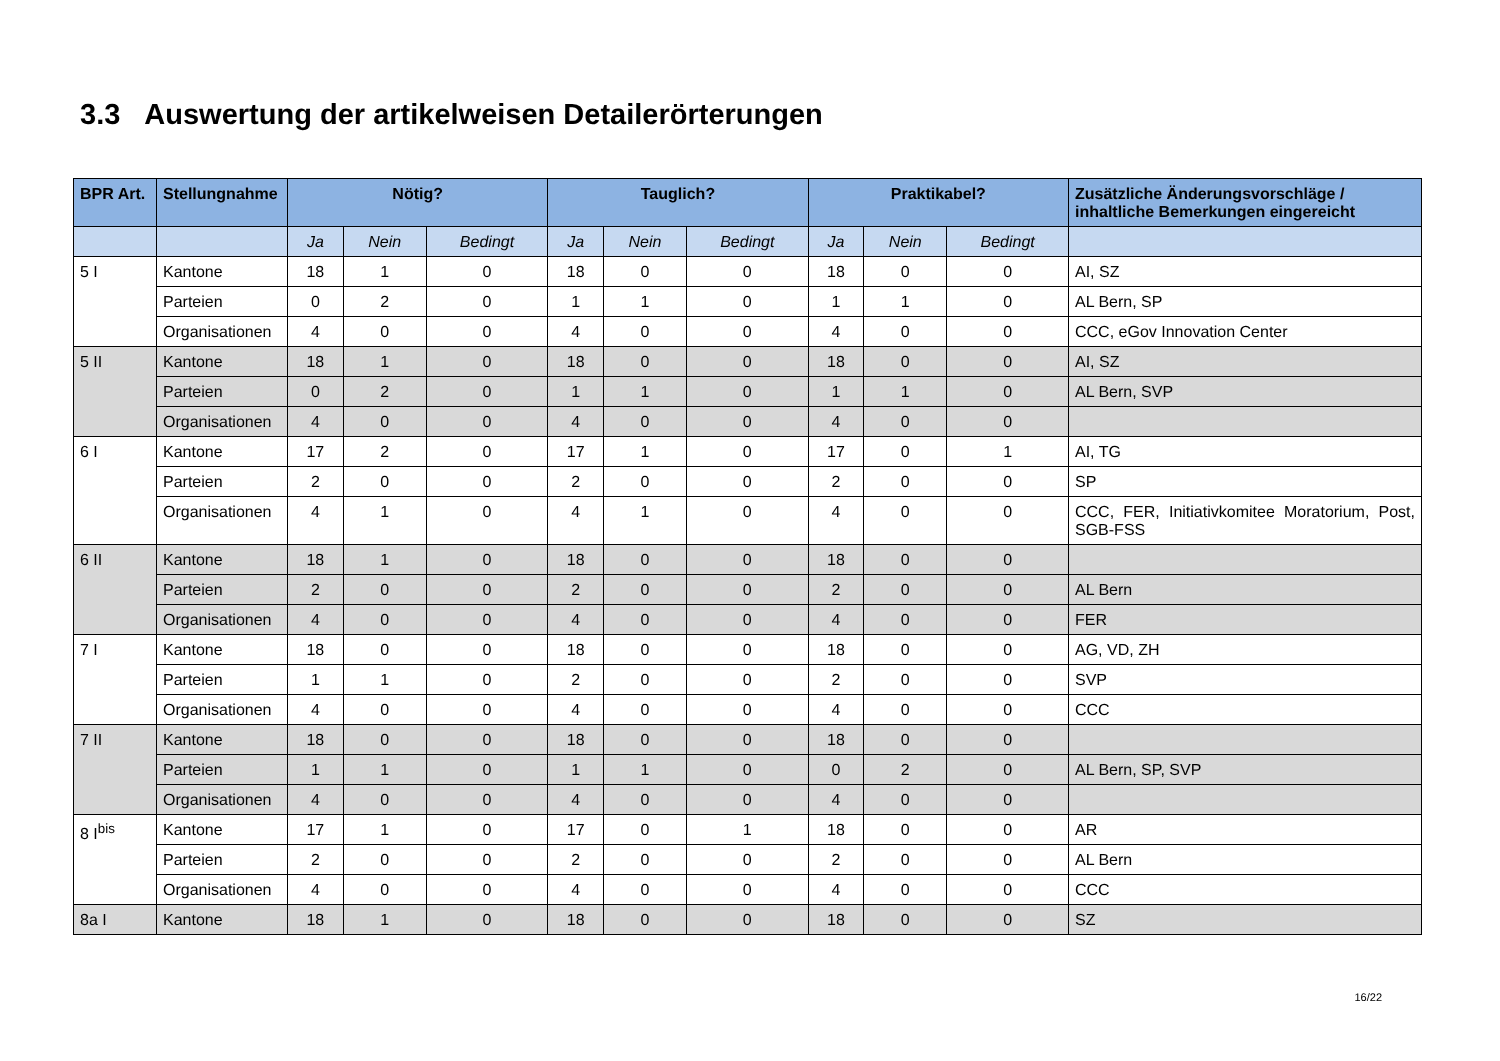3.3 Auswertung der artikelweisen Detailerörterungen
| BPR Art. | Stellungnahme | Nötig? | | | Tauglich? | | | Praktikabel? | | | Zusätzliche Änderungsvorschläge / inhaltliche Bemerkungen eingereicht |
| --- | --- | --- | --- | --- | --- | --- | --- | --- | --- | --- | --- |
| | | Ja | Nein | Bedingt | Ja | Nein | Bedingt | Ja | Nein | Bedingt | |
| 5 I | Kantone | 18 | 1 | 0 | 18 | 0 | 0 | 18 | 0 | 0 | AI, SZ |
| | Parteien | 0 | 2 | 0 | 1 | 1 | 0 | 1 | 1 | 0 | AL Bern, SP |
| | Organisationen | 4 | 0 | 0 | 4 | 0 | 0 | 4 | 0 | 0 | CCC, eGov Innovation Center |
| 5 II | Kantone | 18 | 1 | 0 | 18 | 0 | 0 | 18 | 0 | 0 | AI, SZ |
| | Parteien | 0 | 2 | 0 | 1 | 1 | 0 | 1 | 1 | 0 | AL Bern, SVP |
| | Organisationen | 4 | 0 | 0 | 4 | 0 | 0 | 4 | 0 | 0 | |
| 6 I | Kantone | 17 | 2 | 0 | 17 | 1 | 0 | 17 | 0 | 1 | AI, TG |
| | Parteien | 2 | 0 | 0 | 2 | 0 | 0 | 2 | 0 | 0 | SP |
| | Organisationen | 4 | 1 | 0 | 4 | 1 | 0 | 4 | 0 | 0 | CCC, FER, Initiativkomitee Moratorium, Post, SGB-FSS |
| 6 II | Kantone | 18 | 1 | 0 | 18 | 0 | 0 | 18 | 0 | 0 | |
| | Parteien | 2 | 0 | 0 | 2 | 0 | 0 | 2 | 0 | 0 | AL Bern |
| | Organisationen | 4 | 0 | 0 | 4 | 0 | 0 | 4 | 0 | 0 | FER |
| 7 I | Kantone | 18 | 0 | 0 | 18 | 0 | 0 | 18 | 0 | 0 | AG, VD, ZH |
| | Parteien | 1 | 1 | 0 | 2 | 0 | 0 | 2 | 0 | 0 | SVP |
| | Organisationen | 4 | 0 | 0 | 4 | 0 | 0 | 4 | 0 | 0 | CCC |
| 7 II | Kantone | 18 | 0 | 0 | 18 | 0 | 0 | 18 | 0 | 0 | |
| | Parteien | 1 | 1 | 0 | 1 | 1 | 0 | 0 | 2 | 0 | AL Bern, SP, SVP |
| | Organisationen | 4 | 0 | 0 | 4 | 0 | 0 | 4 | 0 | 0 | |
| 8 I<sup>bis</sup> | Kantone | 17 | 1 | 0 | 17 | 0 | 1 | 18 | 0 | 0 | AR |
| | Parteien | 2 | 0 | 0 | 2 | 0 | 0 | 2 | 0 | 0 | AL Bern |
| | Organisationen | 4 | 0 | 0 | 4 | 0 | 0 | 4 | 0 | 0 | CCC |
| 8a I | Kantone | 18 | 1 | 0 | 18 | 0 | 0 | 18 | 0 | 0 | SZ |
16/22